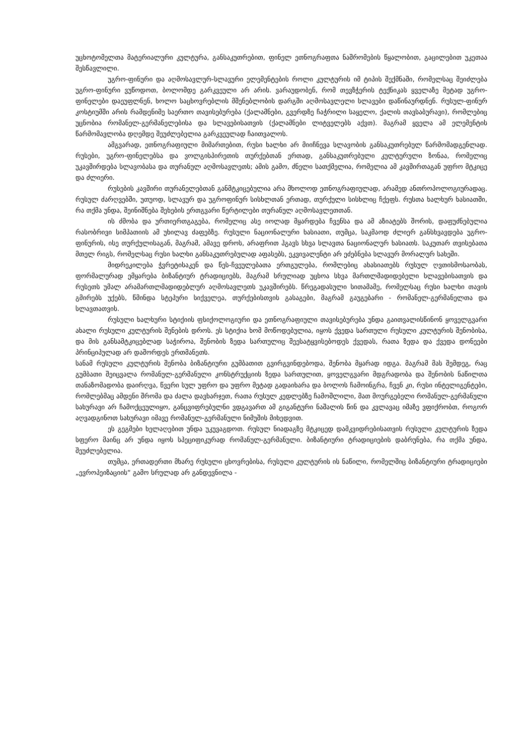უცხოტომელთა მატერიალური კულტურა, განსაკუთრებით, ფინელ ეთნოგრაფთა ნაშრომების წყალობით, გაცილებით უკეთაა შესწავლილი.
უგრო-ფინური და აღმოსავლურ-სლავური ელემენტების როლი კულტურის იმ ტიპის შექმნაში, რომელსაც შეიძლება უგრო-ფინური ვუწოდოთ, ბოლომდე გარკვეული არ არის. ვარაუდობენ, რომ თევზჭერის ტექნიკას ყველაზე მეტად უგრო-ფინელები დაეუფლნენ, ხოლო საცხოვრებლის მშენებლობის დარგში აღმოსავლელი სლავები დაწინაურდნენ. რუსულ-ფინურ კოსტიუმში არის რამდენიმე საერთო თავისებურება (ქალამნები, გვერდზე ჩაჭრილი საყელო, ქალის თავსაბურავი), რომლებიც უცნობია რომანელ-გერმანელებისა და სლავებისათვის (ქალამნები ლიტველებს აქვთ). მაგრამ ყველა ამ ელემენტის წარმომავლობა დღემდე შეუძლებელია გარკვეულად ჩაითვალოს.
ამგვარად, ეთნოგრაფიული მიმართებით, რუსი ხალხი არ მიიჩნევა სლავობის განსაკუთრებულ წარმომადგენლად. რუსები, უგრო-ფინელებსა და ვოლგისპირეთის თურქებთან ერთად, განსაკუთრებული კულტურული ზონაა, რომელიც უკავშირდება სლავობასა და თურანულ აღმოსავლეთს; ამის გამო, ძნელი სათქმელია, რომელია ამ კავშირთაგან უფრო მტკიცე და ძლიერი.
რუსების კავშირი თურანელებთან განმტკიცებულია არა მხოლოდ ეთნოგრაფიულად, არამედ ანთროპოლოგიურადაც. რუსულ ძარღვებში, უთუოდ, სლავურ და უგროფინურ სისხლთან ერთად, თურქული სისხლიც ჩქეფს. რუსთა ხალხურ ხასიათში, რა თქმა უნდა, შეინიშნება შეხების ერთგვარი წერტილები თურანულ აღმოსავლეთთან.
ის ძმობა და ურთიერთგაგება, რომელიც ასე იოლად მყარდება ჩვენსა და ამ აზიატებს შორის, დაფუძნებულია რასობრივი სიმპათიის ამ უხილავ ძაფებზე. რუსული ნაციონალური ხასიათი, თუმცა, საკმაოდ ძლიერ განსხვავდება უგრო-ფინურის, ისე თურქულისაგან, მაგრამ, ამავე დროს, არაფრით ჰგავს სხვა სლავთა ნაციონალურ ხასიათს. საკუთარ თვისებათა მთელ რიგს, რომელსაც რუსი ხალხი განსაკუთრებულად აფასებს, ეკვივალენტი არ ეძებნება სლავურ მორალურ სახეში.
მიდრეკილება ჭვრეტისაკენ და წეს-ჩვეულებათა ერთგულება, რომლებიც ახასიათებს რუსულ ღვთისმოსაობას, ფორმალურად ემყარება ბიზანტიურ ტრადიციებს, მაგრამ სრულიად უცხოა სხვა მართლმადიდებელი სლავებისათვის და რუსეთს უმალ არამართლმადიდებლურ აღმოსავლეთს უკავშირებს. წრეგადასული სითამამე, რომელსაც რუსი ხალხი თავის გმირებს უქებს, წმინდა სტეპური სიქველეა, თურქებისთვის გასაგები, მაგრამ გაუგებარი - რომანელ-გერმანელთა და სლავთათვის.
რუსული ხალხური სტიქიის ფსიქოლოგიური და ეთნოგრაფიული თავისებურება უნდა გაითვალისწინონ ყოველგვარი ახალი რუსული კულტურის შენების დროს. ეს სტიქია ხომ მოწოდებულია, იყოს ქვედა სართული რუსული კულტურის შენობისა, და მის განსამტკიცებლად საჭიროა, შენობის ზედა სართულიც შეესატყვისებოდეს ქვედას, რათა ზედა და ქვედა დონეები პრინციპულად არ დაშორდეს ერთმანეთს.
სანამ რუსული კულტურის შენობა ბიზანტიური გუმბათით გვირგვინდებოდა, შენობა მყარად იდგა. მაგრამ მას შემდეგ, რაც გუმბათი შეიცვალა რომანულ-გერმანული კონსტრუქციის ზედა სართულით, ყოველგვარი მდგრადობა და შენობის ნაწილთა თანაზომადობა დაირღვა, წვერი სულ უფრო და უფრო მეტად გადაიხარა და ბოლოს ჩამოინგრა, ჩვენ კი, რუსი ინტელიგენტები, რომლებმაც ამდენი შრომა და ძალა დავხარჯეთ, რათა რუსულ კედლებზე ჩამოშლილი, მათ მოურგებელი რომანულ-გერმანული სახურავი არ ჩამოქცეულიყო, განცვიფრებულნი ვდგავართ ამ გიგანტური ნაშალის წინ და კვლავაც იმაზე ვფიქრობთ, როგორ აღვადგინოთ სახურავი იმავე რომანულ-გერმანული ნიმუშის მიხედვით.
ეს გეგმები ხელაღებით უნდა უკუვაგდოთ. რუსულ ნიადაგზე მტკიცედ დამკვიდრებისათვის რუსული კულტურის ზედა სფერო მაინც არ უნდა იყოს სპეციფიკურად რომანულ-გერმანული. ბიზანტიური ტრადიციების დაბრუნება, რა თქმა უნდა, შეუძლებელია.
თუმცა, ერთადერთი მხარე რუსული ცხოვრებისა, რუსული კულტურის ის ნაწილი, რომელშიც ბიზანტიური ტრადიციები „ევროპეიზაციის“ გამო სრულად არ განდევნილა -